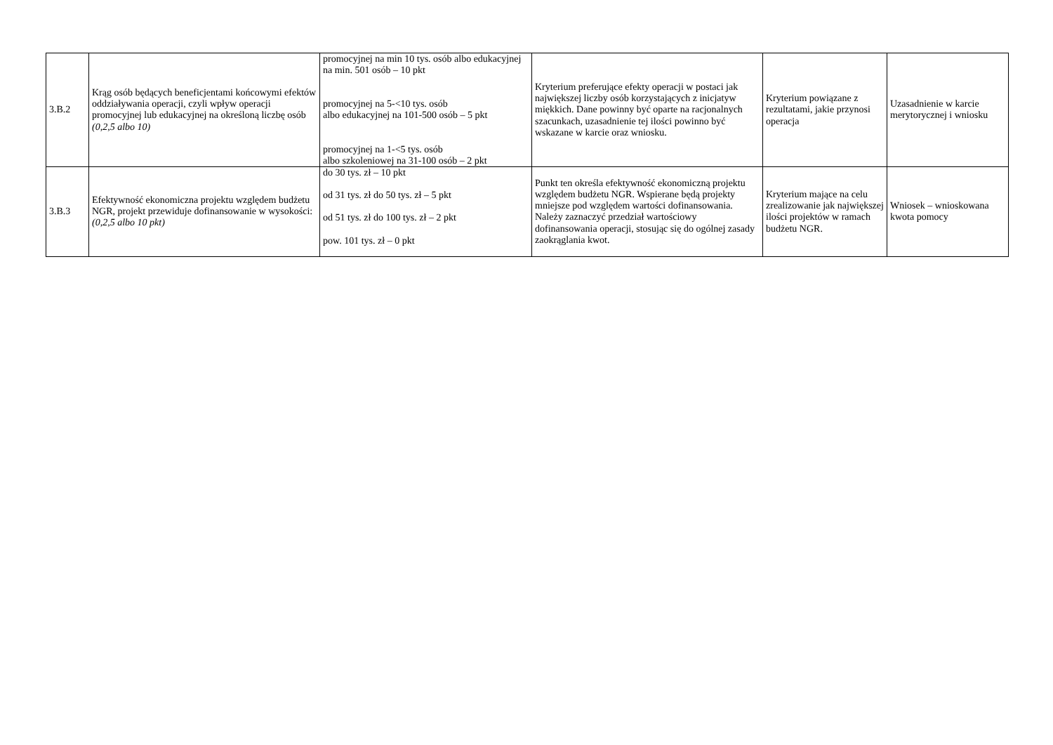| 3.B.2 | Krąg osób będących beneficjentami końcowymi efektów oddziaływania operacji, czyli wpływ operacji promocyjnej lub edukacyjnej na określoną liczbę osób (0,2,5 albo 10) | promocyjnej na min 10 tys. osób albo edukacyjnej na min. 501 osób – 10 pkt promocyjnej na 5-<10 tys. osób albo edukacyjnej na 101-500 osób – 5 pkt promocyjnej na 1-<5 tys. osób albo szkoleniowej na 31-100 osób – 2 pkt | Kryterium preferujące efekty operacji w postaci jak największej liczby osób korzystających z inicjatyw miękkich. Dane powinny być oparte na racjonalnych szacunkach, uzasadnienie tej ilości powinno być wskazane w karcie oraz wniosku. | Kryterium powiązane z rezultatami, jakie przynosi operacja | Uzasadnienie w karcie merytorycznej i wniosku |
| 3.B.3 | Efektywność ekonomiczna projektu względem budżetu NGR, projekt przewiduje dofinansowanie w wysokości: (0,2,5 albo 10 pkt) | do 30 tys. zł – 10 pkt od 31 tys. zł do 50 tys. zł – 5 pkt od 51 tys. zł do 100 tys. zł – 2 pkt pow. 101 tys. zł – 0 pkt | Punkt ten określa efektywność ekonomiczną projektu względem budżetu NGR. Wspierane będą projekty mniejsze pod względem wartości dofinansowania. Należy zaznaczyć przedział wartościowy dofinansowania operacji, stosując się do ogólnej zasady zaokrąglania kwot. | Kryterium mające na celu zrealizowanie jak największej ilości projektów w ramach budżetu NGR. | Wniosek – wnioskowana kwota pomocy |